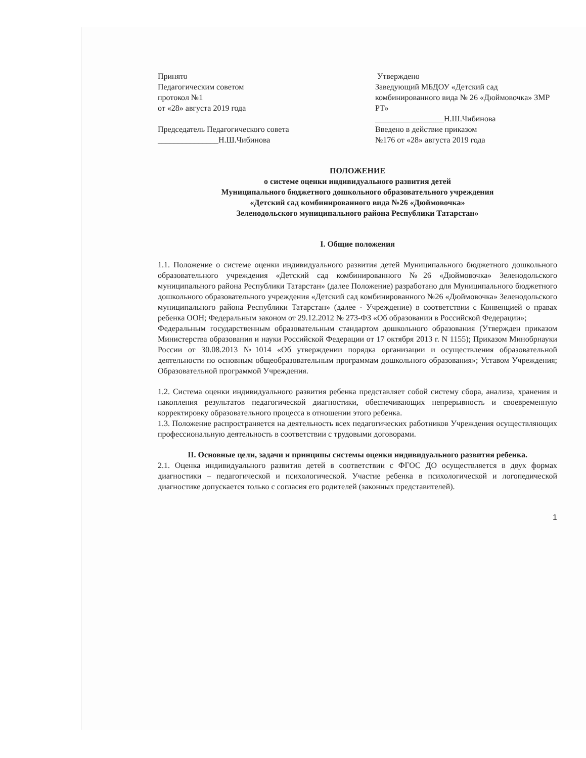Принято
Педагогическим советом
протокол №1
от «28» августа 2019 года
Председатель Педагогического совета
_______________Н.Ш.Чибинова
Утверждено
Заведующий МБДОУ «Детский сад комбинированного вида № 26 «Дюймовочка» ЗМР РТ»
_________________Н.Ш.Чибинова
Введено в действие приказом
№176 от «28» августа 2019 года
ПОЛОЖЕНИЕ
о системе оценки индивидуального развития детей
Муниципального бюджетного дошкольного образовательного учреждения
«Детский сад комбинированного вида №26 «Дюймовочка»
Зеленодольского муниципального района Республики Татарстан»
I. Общие положения
1.1. Положение о системе оценки индивидуального развития детей Муниципального бюджетного дошкольного образовательного учреждения «Детский сад комбинированного №26 «Дюймовочка» Зеленодольского муниципального района Республики Татарстан» (далее Положение) разработано для Муниципального бюджетного дошкольного образовательного учреждения «Детский сад комбинированного №26 «Дюймовочка» Зеленодольского муниципального района Республики Татарстан» (далее - Учреждение) в соответствии с Конвенцией о правах ребенка ООН; Федеральным законом от 29.12.2012 № 273-ФЗ «Об образовании в Российской Федерации»;
Федеральным государственным образовательным стандартом дошкольного образования (Утвержден приказом Министерства образования и науки Российской Федерации от 17 октября 2013 г. N 1155); Приказом Минобрнауки России от 30.08.2013 №1014 «Об утверждении порядка организации и осуществления образовательной деятельности по основным общеобразовательным программам дошкольного образования»; Уставом Учреждения; Образовательной программой Учреждения.
1.2. Система оценки индивидуального развития ребенка представляет собой систему сбора, анализа, хранения и накопления результатов педагогической диагностики, обеспечивающих непрерывность и своевременную корректировку образовательного процесса в отношении этого ребенка.
1.3. Положение распространяется на деятельность всех педагогических работников Учреждения осуществляющих профессиональную деятельность в соответствии с трудовыми договорами.
II. Основные цели, задачи и принципы системы оценки индивидуального развития ребенка.
2.1. Оценка индивидуального развития детей в соответствии с ФГОС ДО осуществляется в двух формах диагностики – педагогической и психологической. Участие ребенка в психологической и логопедической диагностике допускается только с согласия его родителей (законных представителей).
1